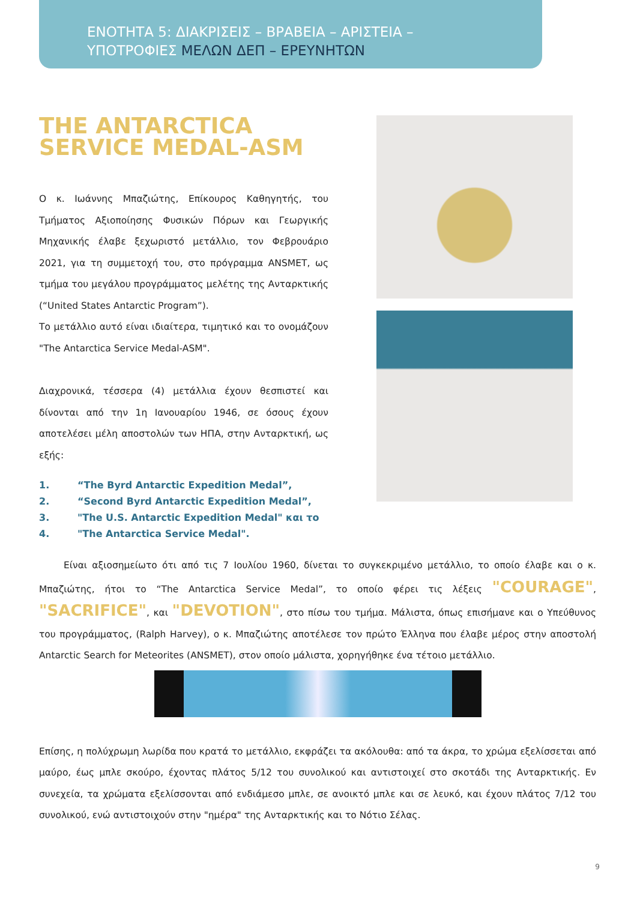ΕΝΟΤΗΤΑ 5: ΔΙΑΚΡΙΣΕΙΣ – ΒΡΑΒΕΙΑ – ΑΡΙΣΤΕΙΑ –
ΥΠΟΤΡΟΦΙΕΣ ΜΕΛΩΝ ΔΕΠ – ΕΡΕΥΝΗΤΩΝ
THE ANTARCTICA
SERVICE MEDAL-ASM
Ο κ. Ιωάννης Μπαζιώτης, Επίκουρος Καθηγητής, του Τμήματος Αξιοποίησης Φυσικών Πόρων και Γεωργικής Μηχανικής έλαβε ξεχωριστό μετάλλιο, τον Φεβρουάριο 2021, για τη συμμετοχή του, στο πρόγραμμα ANSMET, ως τμήμα του μεγάλου προγράμματος μελέτης της Ανταρκτικής (“United States Antarctic Program”).
Το μετάλλιο αυτό είναι ιδιαίτερα, τιμητικό και το ονομάζουν "The Antarctica Service Medal-ASM".
Διαχρονικά, τέσσερα (4) μετάλλια έχουν θεσπιστεί και δίνονται από την 1η Ιανουαρίου 1946, σε όσους έχουν αποτελέσει μέλη αποστολών των ΗΠΑ, στην Ανταρκτική, ως εξής:
1. “The Byrd Antarctic Expedition Medal”,
2. “Second Byrd Antarctic Expedition Medal”,
3. "The U.S. Antarctic Expedition Medal" και το
4. "The Antarctica Service Medal".
Είναι αξιοσημείωτο ότι από τις 7 Ιουλίου 1960, δίνεται το συγκεκριμένο μετάλλιο, το οποίο έλαβε και ο κ. Μπαζιώτης, ήτοι το “The Antarctica Service Medal”, το οποίο φέρει τις λέξεις "COURAGE", "SACRIFICE", και "DEVOTION", στο πίσω του τμήμα. Μάλιστα, όπως επισήμανε και ο Υπεύθυνος του προγράμματος, (Ralph Harvey), ο κ. Μπαζιώτης αποτέλεσε τον πρώτο Έλληνα που έλαβε μέρος στην αποστολή Antarctic Search for Meteorites (ANSMET), στον οποίο μάλιστα, χορηγήθηκε ένα τέτοιο μετάλλιο.
Επίσης, η πολύχρωμη λωρίδα που κρατά το μετάλλιο, εκφράζει τα ακόλουθα: από τα άκρα, το χρώμα εξελίσσεται από μαύρο, έως μπλε σκούρο, έχοντας πλάτος 5/12 του συνολικού και αντιστοιχεί στο σκοτάδι της Ανταρκτικής. Εν συνεχεία, τα χρώματα εξελίσσονται από ενδιάμεσο μπλε, σε ανοικτό μπλε και σε λευκό, και έχουν πλάτος 7/12 του συνολικού, ενώ αντιστοιχούν στην "ημέρα" της Ανταρκτικής και το Νότιο Σέλας.
9